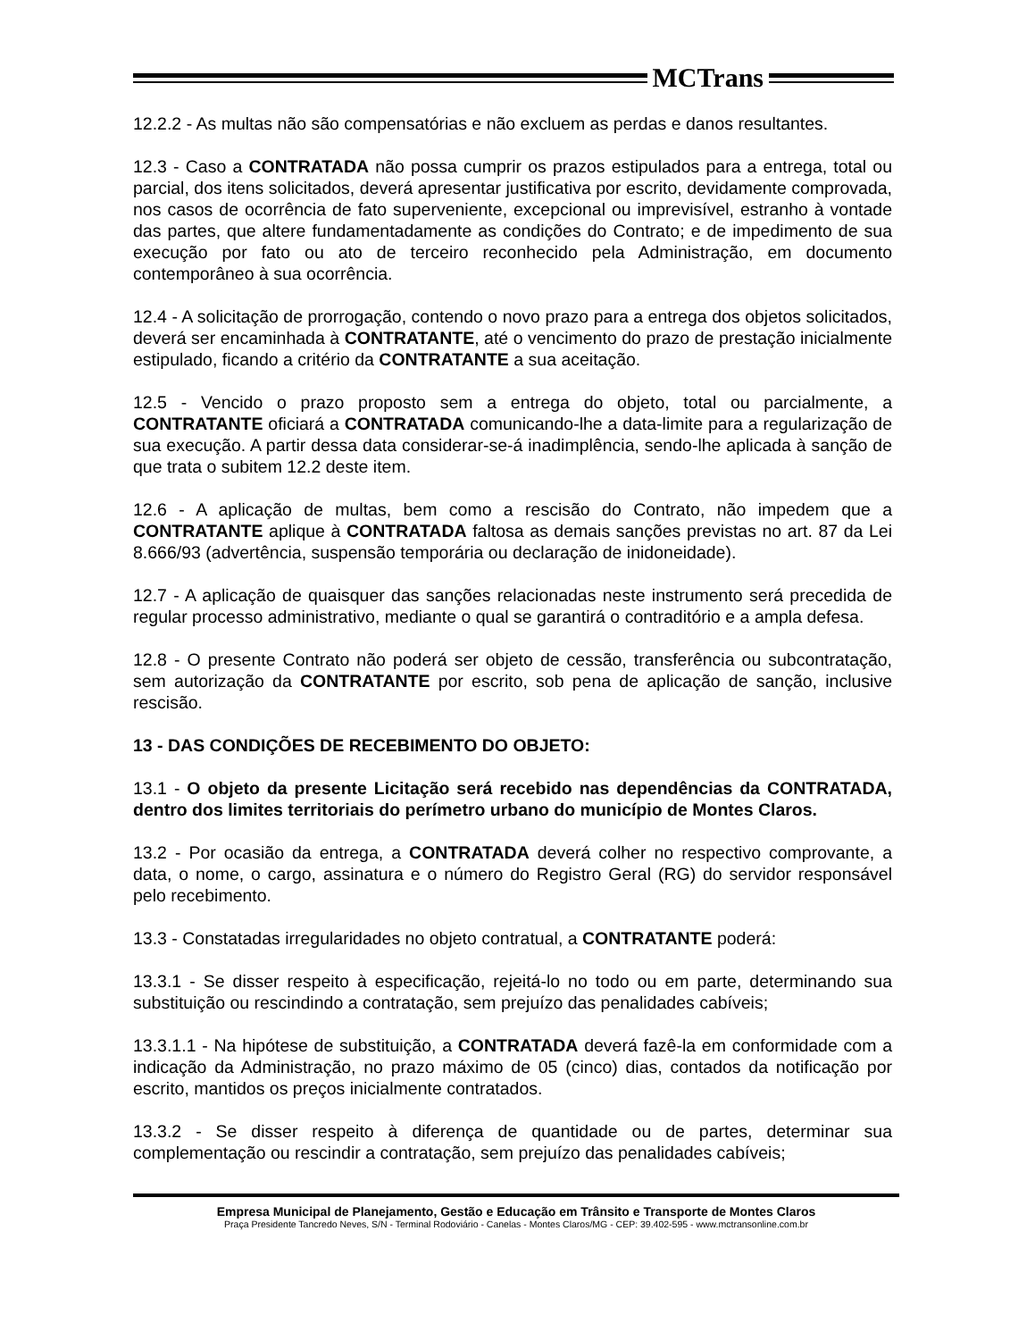MCTrans
12.2.2 - As multas não são compensatórias e não excluem as perdas e danos resultantes.
12.3 - Caso a CONTRATADA não possa cumprir os prazos estipulados para a entrega, total ou parcial, dos itens solicitados, deverá apresentar justificativa por escrito, devidamente comprovada, nos casos de ocorrência de fato superveniente, excepcional ou imprevisível, estranho à vontade das partes, que altere fundamentadamente as condições do Contrato; e de impedimento de sua execução por fato ou ato de terceiro reconhecido pela Administração, em documento contemporâneo à sua ocorrência.
12.4 - A solicitação de prorrogação, contendo o novo prazo para a entrega dos objetos solicitados, deverá ser encaminhada à CONTRATANTE, até o vencimento do prazo de prestação inicialmente estipulado, ficando a critério da CONTRATANTE a sua aceitação.
12.5 - Vencido o prazo proposto sem a entrega do objeto, total ou parcialmente, a CONTRATANTE oficiará a CONTRATADA comunicando-lhe a data-limite para a regularização de sua execução. A partir dessa data considerar-se-á inadimplência, sendo-lhe aplicada à sanção de que trata o subitem 12.2 deste item.
12.6 - A aplicação de multas, bem como a rescisão do Contrato, não impedem que a CONTRATANTE aplique à CONTRATADA faltosa as demais sanções previstas no art. 87 da Lei 8.666/93 (advertência, suspensão temporária ou declaração de inidoneidade).
12.7 - A aplicação de quaisquer das sanções relacionadas neste instrumento será precedida de regular processo administrativo, mediante o qual se garantirá o contraditório e a ampla defesa.
12.8 - O presente Contrato não poderá ser objeto de cessão, transferência ou subcontratação, sem autorização da CONTRATANTE por escrito, sob pena de aplicação de sanção, inclusive rescisão.
13 - DAS CONDIÇÕES DE RECEBIMENTO DO OBJETO:
13.1 - O objeto da presente Licitação será recebido nas dependências da CONTRATADA, dentro dos limites territoriais do perímetro urbano do município de Montes Claros.
13.2 - Por ocasião da entrega, a CONTRATADA deverá colher no respectivo comprovante, a data, o nome, o cargo, assinatura e o número do Registro Geral (RG) do servidor responsável pelo recebimento.
13.3 - Constatadas irregularidades no objeto contratual, a CONTRATANTE poderá:
13.3.1 - Se disser respeito à especificação, rejeitá-lo no todo ou em parte, determinando sua substituição ou rescindindo a contratação, sem prejuízo das penalidades cabíveis;
13.3.1.1 - Na hipótese de substituição, a CONTRATADA deverá fazê-la em conformidade com a indicação da Administração, no prazo máximo de 05 (cinco) dias, contados da notificação por escrito, mantidos os preços inicialmente contratados.
13.3.2 - Se disser respeito à diferença de quantidade ou de partes, determinar sua complementação ou rescindir a contratação, sem prejuízo das penalidades cabíveis;
Empresa Municipal de Planejamento, Gestão e Educação em Trânsito e Transporte de Montes Claros
Praça Presidente Tancredo Neves, S/N - Terminal Rodoviário - Canelas - Montes Claros/MG - CEP: 39.402-595 - www.mctransonline.com.br